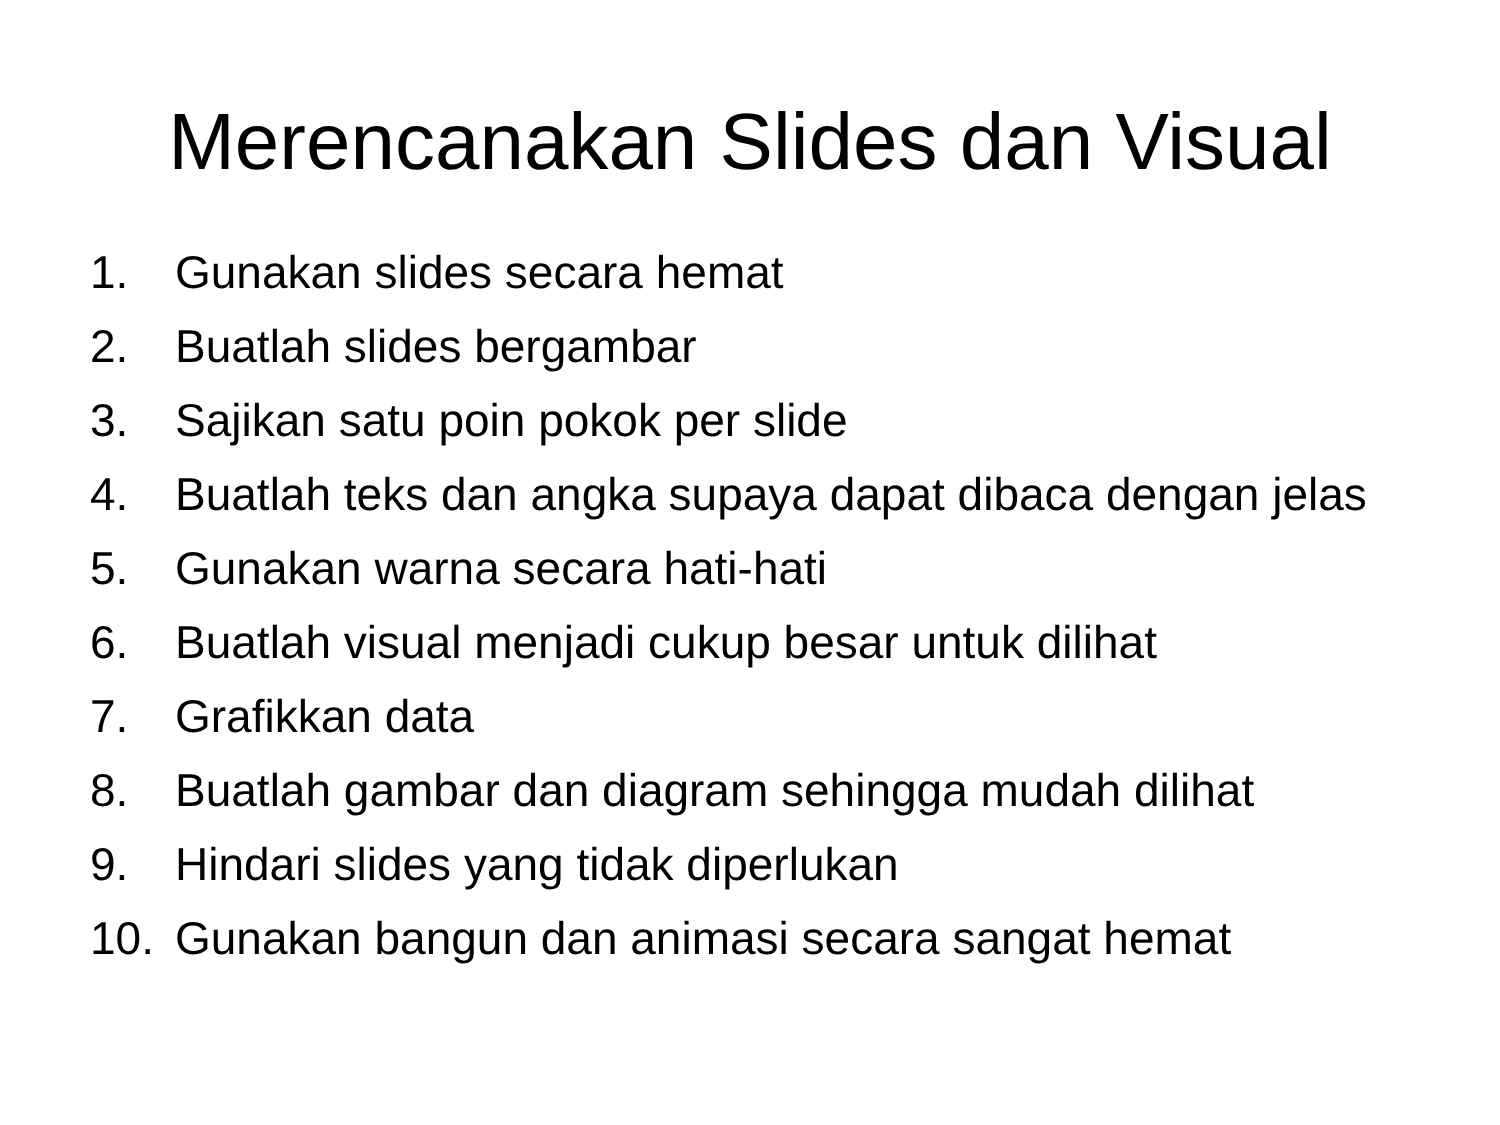Merencanakan Slides dan Visual
1. Gunakan slides secara hemat
2. Buatlah slides bergambar
3. Sajikan satu poin pokok per slide
4. Buatlah teks dan angka supaya dapat dibaca dengan jelas
5. Gunakan warna secara hati-hati
6. Buatlah visual menjadi cukup besar untuk dilihat
7. Grafikkan data
8. Buatlah gambar dan diagram sehingga mudah dilihat
9. Hindari slides yang tidak diperlukan
10. Gunakan bangun dan animasi secara sangat hemat